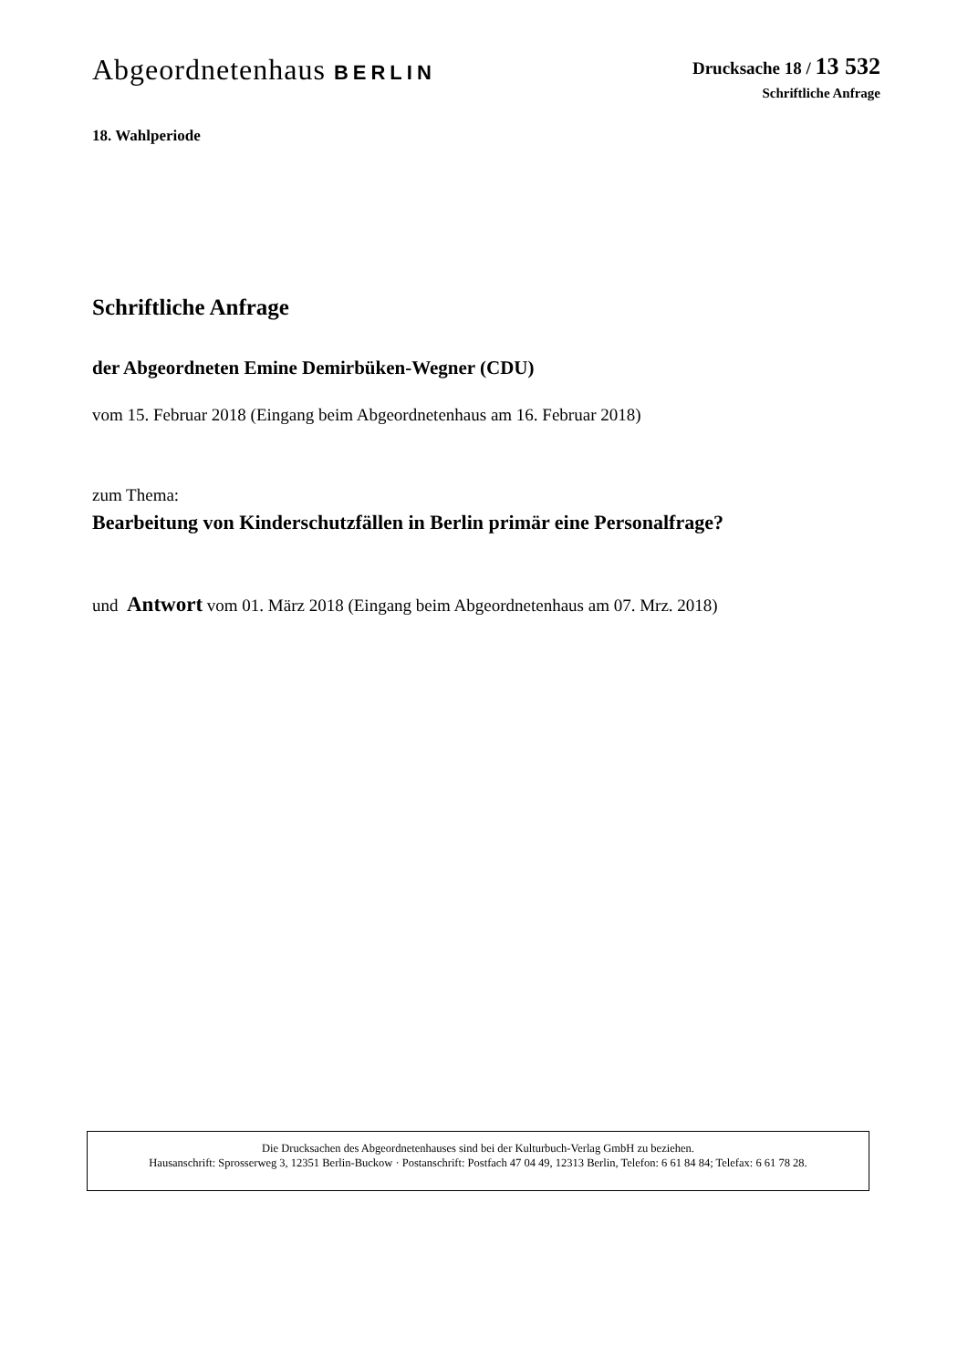Abgeordnetenhaus BERLIN
Drucksache 18 / 13 532
Schriftliche Anfrage
18. Wahlperiode
Schriftliche Anfrage
der Abgeordneten Emine Demirbüken-Wegner (CDU)
vom 15. Februar 2018 (Eingang beim Abgeordnetenhaus am 16. Februar 2018)
zum Thema:
Bearbeitung von Kinderschutzfällen in Berlin primär eine Personalfrage?
und Antwort vom 01. März 2018 (Eingang beim Abgeordnetenhaus am 07. Mrz. 2018)
Die Drucksachen des Abgeordnetenhauses sind bei der Kulturbuch-Verlag GmbH zu beziehen.
Hausanschrift: Sprosserweg 3, 12351 Berlin-Buckow · Postanschrift: Postfach 47 04 49, 12313 Berlin, Telefon: 6 61 84 84; Telefax: 6 61 78 28.